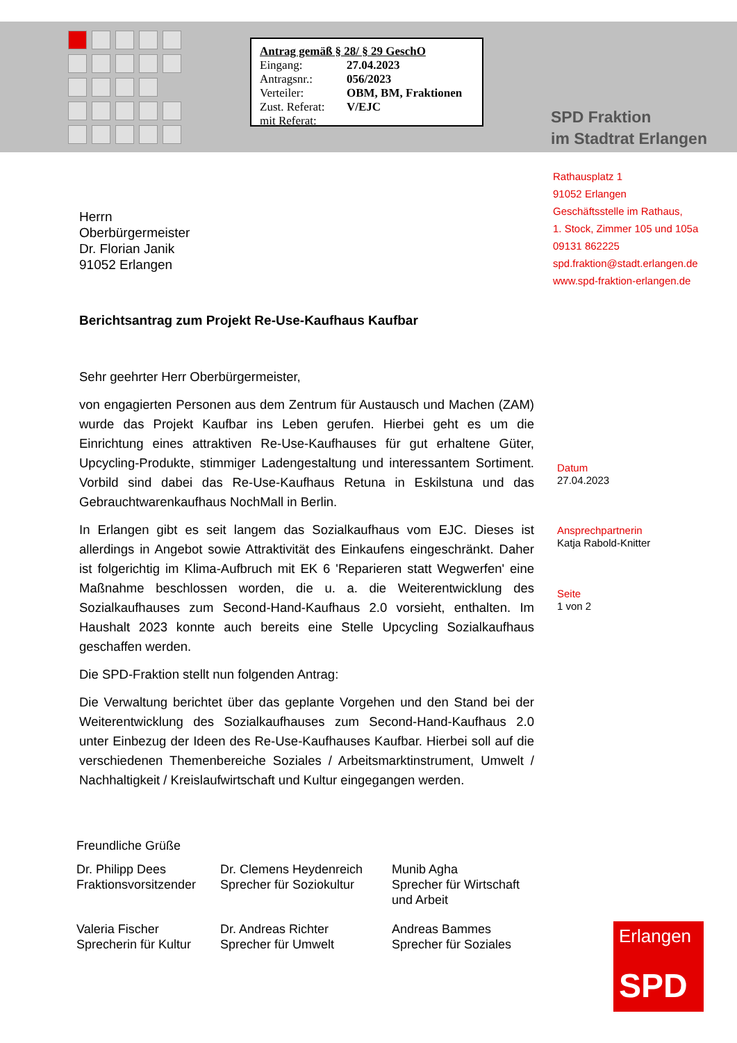Antrag gemäß § 28/ § 29 GeschO
| Eingang: | 27.04.2023 |
| Antragsnr.: | 056/2023 |
| Verteiler: | OBM, BM, Fraktionen |
| Zust. Referat: | V/EJC |
| mit Referat: | |
SPD Fraktion
im Stadtrat Erlangen
Rathausplatz 1
91052 Erlangen
Geschäftsstelle im Rathaus,
1. Stock, Zimmer 105 und 105a
09131 862225
spd.fraktion@stadt.erlangen.de
www.spd-fraktion-erlangen.de
Datum
27.04.2023
Ansprechpartnerin
Katja Rabold-Knitter
Seite
1 von 2
Herrn
Oberbürgermeister
Dr. Florian Janik
91052 Erlangen
Berichtsantrag zum Projekt Re-Use-Kaufhaus Kaufbar
Sehr geehrter Herr Oberbürgermeister,
von engagierten Personen aus dem Zentrum für Austausch und Machen (ZAM) wurde das Projekt Kaufbar ins Leben gerufen. Hierbei geht es um die Einrichtung eines attraktiven Re-Use-Kaufhauses für gut erhaltene Güter, Upcycling-Produkte, stimmiger Ladengestaltung und interessantem Sortiment. Vorbild sind dabei das Re-Use-Kaufhaus Retuna in Eskilstuna und das Gebrauchtwarenkaufhaus NochMall in Berlin.
In Erlangen gibt es seit langem das Sozialkaufhaus vom EJC. Dieses ist allerdings in Angebot sowie Attraktivität des Einkaufens eingeschränkt. Daher ist folgerichtig im Klima-Aufbruch mit EK 6 'Reparieren statt Wegwerfen' eine Maßnahme beschlossen worden, die u. a. die Weiterentwicklung des Sozialkaufhauses zum Second-Hand-Kaufhaus 2.0 vorsieht, enthalten. Im Haushalt 2023 konnte auch bereits eine Stelle Upcycling Sozialkaufhaus geschaffen werden.
Die SPD-Fraktion stellt nun folgenden Antrag:
Die Verwaltung berichtet über das geplante Vorgehen und den Stand bei der Weiterentwicklung des Sozialkaufhauses zum Second-Hand-Kaufhaus 2.0 unter Einbezug der Ideen des Re-Use-Kaufhauses Kaufbar. Hierbei soll auf die verschiedenen Themenbereiche Soziales / Arbeitsmarktinstrument, Umwelt / Nachhaltigkeit / Kreislaufwirtschaft und Kultur eingegangen werden.
Freundliche Grüße
| Dr. Philipp Dees Fraktionsvorsitzender | Dr. Clemens Heydenreich Sprecher für Soziokultur | Munib Agha Sprecher für Wirtschaft und Arbeit |
| Valeria Fischer Sprecherin für Kultur | Dr. Andreas Richter Sprecher für Umwelt | Andreas Bammes Sprecher für Soziales |
Erlangen
SPD